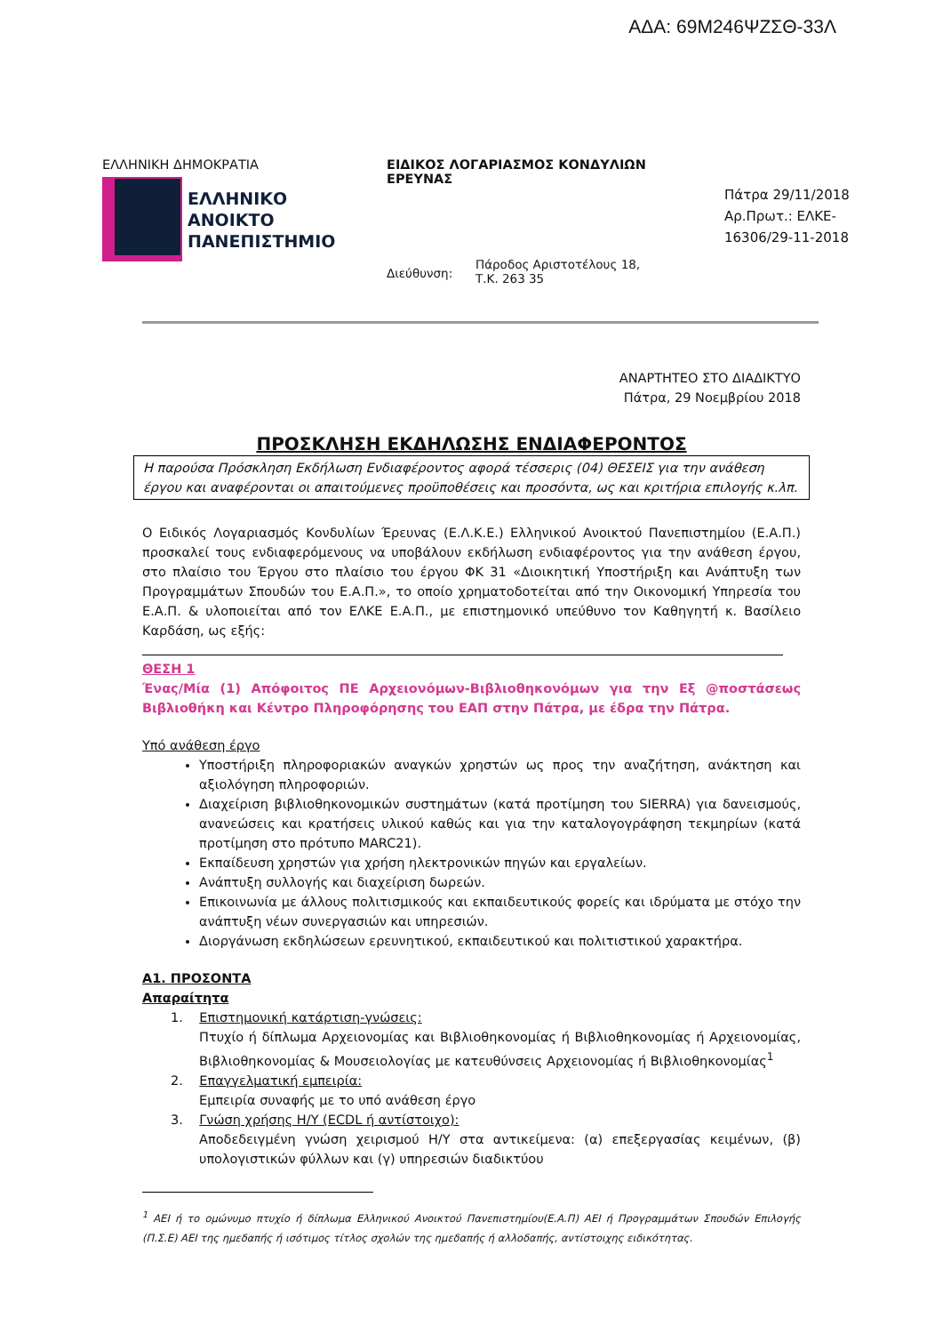ΑΔΑ: 69Μ246ΨΖΣΘ-33Λ
ΕΛΛΗΝΙΚΗ ΔΗΜΟΚΡΑΤΙΑ
ΕΛΛΗΝΙΚΟ
ΑΝΟΙΚΤΟ
ΠΑΝΕΠΙΣΤΗΜΙΟ
ΕΙΔΙΚΟΣ ΛΟΓΑΡΙΑΣΜΟΣ ΚΟΝΔΥΛΙΩΝ ΕΡΕΥΝΑΣ
Διεύθυνση:
Πάροδος Αριστοτέλους 18,
Τ.Κ. 263 35
Πάτρα 29/11/2018
Αρ.Πρωτ.: ΕΛΚΕ-
16306/29-11-2018
ΑΝΑΡΤΗΤΕΟ ΣΤΟ ΔΙΑΔΙΚΤΥΟ
Πάτρα, 29 Νοεμβρίου 2018
ΠΡΟΣΚΛΗΣΗ ΕΚΔΗΛΩΣΗΣ ΕΝΔΙΑΦΕΡΟΝΤΟΣ
Η παρούσα Πρόσκληση Εκδήλωση Ενδιαφέροντος αφορά τέσσερις (04) ΘΕΣΕΙΣ για την ανάθεση έργου και αναφέρονται οι απαιτούμενες προϋποθέσεις και προσόντα, ως και κριτήρια επιλογής κ.λπ.
Ο Ειδικός Λογαριασμός Κονδυλίων Έρευνας (Ε.Λ.Κ.Ε.) Ελληνικού Ανοικτού Πανεπιστημίου (Ε.Α.Π.) προσκαλεί τους ενδιαφερόμενους να υποβάλουν εκδήλωση ενδιαφέροντος για την ανάθεση έργου, στο πλαίσιο του Έργου στο πλαίσιο του έργου ΦΚ 31 «Διοικητική Υποστήριξη και Ανάπτυξη των Προγραμμάτων Σπουδών του Ε.Α.Π.», το οποίο χρηματοδοτείται από την Οικονομική Υπηρεσία του Ε.Α.Π. & υλοποιείται από τον ΕΛΚΕ Ε.Α.Π., με επιστημονικό υπεύθυνο τον Καθηγητή κ. Βασίλειο Καρδάση, ως εξής:
ΘΕΣΗ 1
Ένας/Μία (1) Απόφοιτος ΠΕ Αρχειονόμων-Βιβλιοθηκονόμων για την Εξ @ποστάσεως Βιβλιοθήκη και Κέντρο Πληροφόρησης του ΕΑΠ στην Πάτρα, με έδρα την Πάτρα.
Υπό ανάθεση έργο
Υποστήριξη πληροφοριακών αναγκών χρηστών ως προς την αναζήτηση, ανάκτηση και αξιολόγηση πληροφοριών.
Διαχείριση βιβλιοθηκονομικών συστημάτων (κατά προτίμηση του SIERRA) για δανεισμούς, ανανεώσεις και κρατήσεις υλικού καθώς και για την καταλογογράφηση τεκμηρίων (κατά προτίμηση στο πρότυπο MARC21).
Εκπαίδευση χρηστών για χρήση ηλεκτρονικών πηγών και εργαλείων.
Ανάπτυξη συλλογής και διαχείριση δωρεών.
Επικοινωνία με άλλους πολιτισμικούς και εκπαιδευτικούς φορείς και ιδρύματα με στόχο την ανάπτυξη νέων συνεργασιών και υπηρεσιών.
Διοργάνωση εκδηλώσεων ερευνητικού, εκπαιδευτικού και πολιτιστικού χαρακτήρα.
Α1. ΠΡΟΣΟΝΤΑ
Απαραίτητα
1. Επιστημονική κατάρτιση-γνώσεις:
Πτυχίο ή δίπλωμα Αρχειονομίας και Βιβλιοθηκονομίας ή Βιβλιοθηκονομίας ή Αρχειονομίας, Βιβλιοθηκονομίας & Μουσειολογίας με κατευθύνσεις Αρχειονομίας ή Βιβλιοθηκονομίας<sup>1</sup>
2. Επαγγελματική εμπειρία:
Εμπειρία συναφής με το υπό ανάθεση έργο
3. Γνώση χρήσης Η/Υ (ECDL ή αντίστοιχο):
Αποδεδειγμένη γνώση χειρισμού Η/Υ στα αντικείμενα: (α) επεξεργασίας κειμένων, (β) υπολογιστικών φύλλων και (γ) υπηρεσιών διαδικτύου
<sup>1</sup> ΑΕΙ ή το ομώνυμο πτυχίο ή δίπλωμα Ελληνικού Ανοικτού Πανεπιστημίου(Ε.Α.Π) ΑΕΙ ή Προγραμμάτων Σπουδών Επιλογής (Π.Σ.Ε) ΑΕΙ της ημεδαπής ή ισότιμος τίτλος σχολών της ημεδαπής ή αλλοδαπής, αντίστοιχης ειδικότητας.